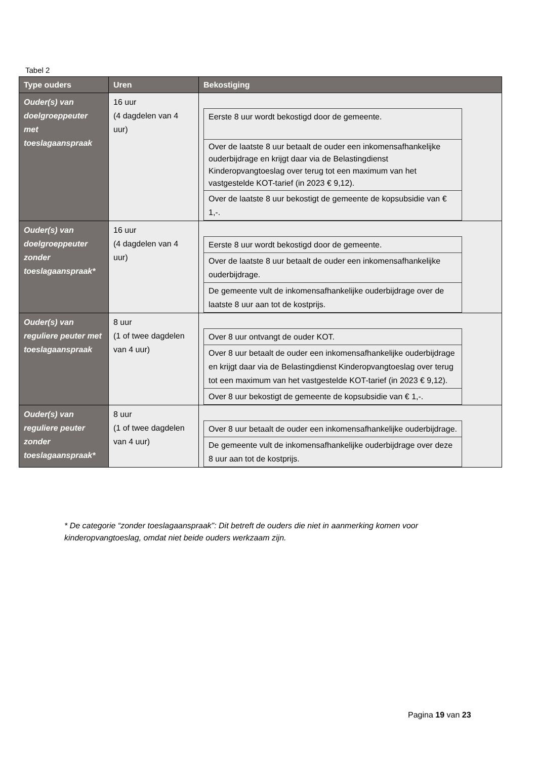Tabel 2
| Type ouders | Uren | Bekostiging |
| --- | --- | --- |
| Ouder(s) van doelgroeppeuter met toeslagaanspraak | 16 uur (4 dagdelen van 4 uur) | / Eerste 8 uur wordt bekostigd door de gemeente. / / Over de laatste 8 uur betaalt de ouder een inkomensafhankelijke ouderbijdrage en krijgt daar via de Belastingdienst Kinderopvangtoeslag over terug tot een maximum van het vastgestelde KOT-tarief (in 2023 € 9,12). / / Over de laatste 8 uur bekostigt de gemeente de kopsubsidie van € 1,-. / |
| Ouder(s) van doelgroeppeuter zonder toeslagaanspraak* | 16 uur (4 dagdelen van 4 uur) | / Eerste 8 uur wordt bekostigd door de gemeente. / / Over de laatste 8 uur betaalt de ouder een inkomensafhankelijke ouderbijdrage. / / De gemeente vult de inkomensafhankelijke ouderbijdrage over de laatste 8 uur aan tot de kostprijs. / |
| Ouder(s) van reguliere peuter met toeslagaanspraak | 8 uur (1 of twee dagdelen van 4 uur) | / Over 8 uur ontvangt de ouder KOT. / / Over 8 uur betaalt de ouder een inkomensafhankelijke ouderbijdrage en krijgt daar via de Belastingdienst Kinderopvangtoeslag over terug tot een maximum van het vastgestelde KOT-tarief (in 2023 € 9,12). / / Over 8 uur bekostigt de gemeente de kopsubsidie van € 1,-. / |
| Ouder(s) van reguliere peuter zonder toeslagaanspraak* | 8 uur (1 of twee dagdelen van 4 uur) | / Over 8 uur betaalt de ouder een inkomensafhankelijke ouderbijdrage. / / De gemeente vult de inkomensafhankelijke ouderbijdrage over deze 8 uur aan tot de kostprijs. / |
* De categorie “zonder toeslagaanspraak”: Dit betreft de ouders die niet in aanmerking komen voor kinderopvangtoeslag, omdat niet beide ouders werkzaam zijn.
Pagina 19 van 23